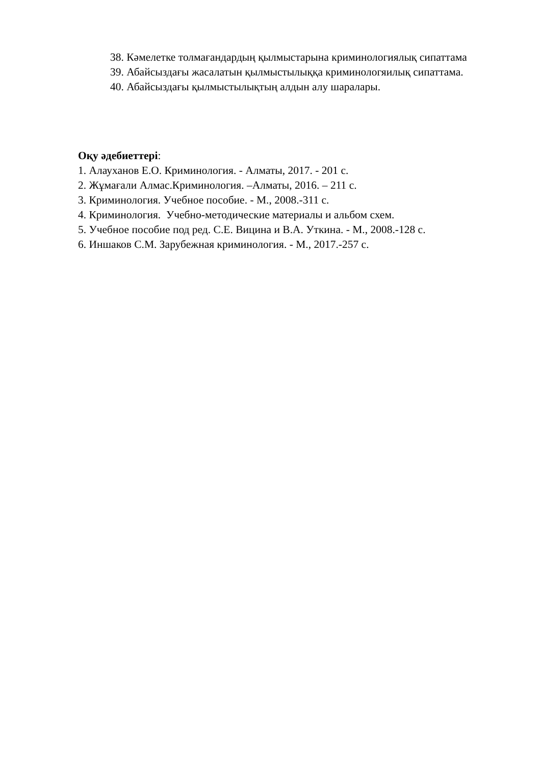38. Кәмелетке толмағандардың қылмыстарына криминологиялық сипаттама
39. Абайсыздағы жасалатын қылмыстылыққа криминологяилық сипаттама.
40. Абайсыздағы қылмыстылықтың алдын алу шаралары.
Оқу әдебиеттері:
1. Алауханов Е.О. Криминология. - Алматы, 2017. - 201 с.
2. Жұмағали Алмас.Криминология. –Алматы, 2016. – 211 с.
3. Криминология. Учебное пособие. - М., 2008.-311 с.
4. Криминология. Учебно-методические материалы и альбом схем.
5. Учебное пособие под ред. С.Е. Вицина и В.А. Уткина. - М., 2008.-128 с.
6. Иншаков С.М. Зарубежная криминология. - М., 2017.-257 с.